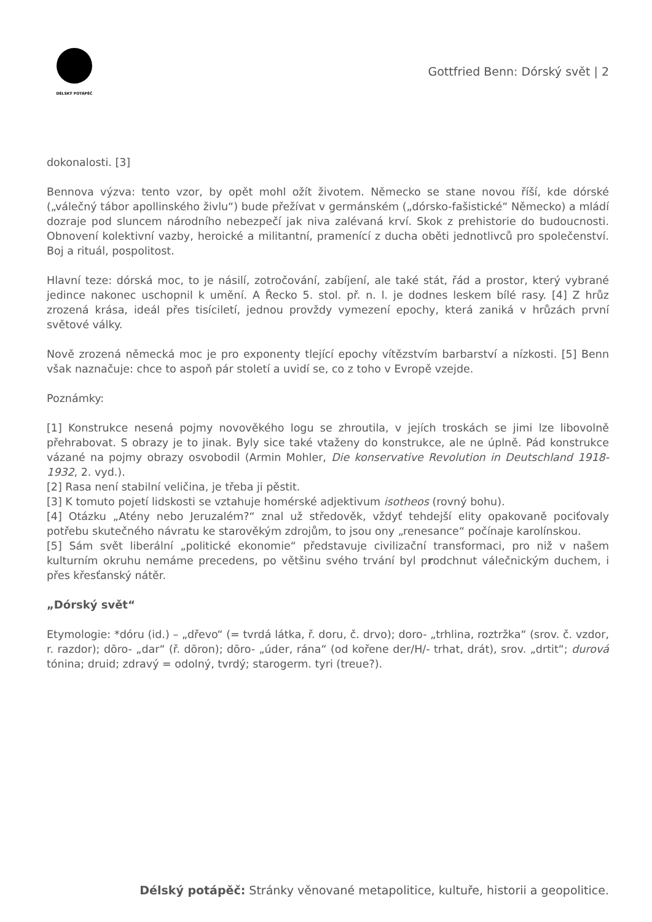DÉLSKÝ POTÁPĚČ
Gottfried Benn: Dórský svět | 2
dokonalosti. [3]
Bennova výzva: tento vzor, by opět mohl ožít životem. Německo se stane novou říší, kde dórské („válečný tábor apollinského živlu“) bude přežívat v germánském („dórsko-fašistické“ Německo) a mládí dozraje pod sluncem národního nebezpečí jak niva zalévaná krví. Skok z prehistorie do budoucnosti. Obnovení kolektivní vazby, heroické a militantní, pramenící z ducha oběti jednotlivců pro společenství. Boj a rituál, pospolitost.
Hlavní teze: dórská moc, to je násilí, zotročování, zabíjení, ale také stát, řád a prostor, který vybrané jedince nakonec uschopnil k umění. A Řecko 5. stol. př. n. l. je dodnes leskem bílé rasy. [4] Z hrůz zrozená krása, ideál přes tisíciletí, jednou provždy vymezení epochy, která zaniká v hrůzách první světové války.
Nově zrozená německá moc je pro exponenty tlející epochy vítězstvím barbarství a nízkosti. [5] Benn však naznačuje: chce to aspoň pár století a uvidí se, co z toho v Evropě vzejde.
Poznámky:
[1] Konstrukce nesená pojmy novověkého logu se zhroutila, v jejích troskách se jimi lze libovolně přehrabovat. S obrazy je to jinak. Byly sice také vtaženy do konstrukce, ale ne úplně. Pád konstrukce vázané na pojmy obrazy osvobodil (Armin Mohler, Die konservative Revolution in Deutschland 1918-1932, 2. vyd.).
[2] Rasa není stabilní veličina, je třeba ji pěstit.
[3] K tomuto pojetí lidskosti se vztahuje homérské adjektivum isotheos (rovný bohu).
[4] Otázku „Atény nebo Jeruzalém?“ znal už středověk, vždyť tehdejší elity opakovaně pociťovaly potřebu skutečného návratu ke starověkým zdrojům, to jsou ony „renesance“ počínaje karolínskou.
[5] Sám svět liberální „politické ekonomie“ představuje civilizační transformaci, pro niž v našem kulturním okruhu nemáme precedens, po většinu svého trvání byl prodchnut válečnickým duchem, i přes křesťanský nátěr.
„Dórský svět“
Etymologie: *dóru (id.) – „dřevo“ (= tvrdá látka, ř. doru, č. drvo); doro- „trhlina, roztržka“ (srov. č. vzdor, r. razdor); dōro- „dar“ (ř. dōron); dōro- „úder, rána“ (od kořene der/H/- trhat, drát), srov. „drtit“; durová tónina; druid; zdravý = odolný, tvrdý; starogerm. tyri (treue?).
Délský potápěč: Stránky věnované metapolitice, kultuře, historii a geopolitice.